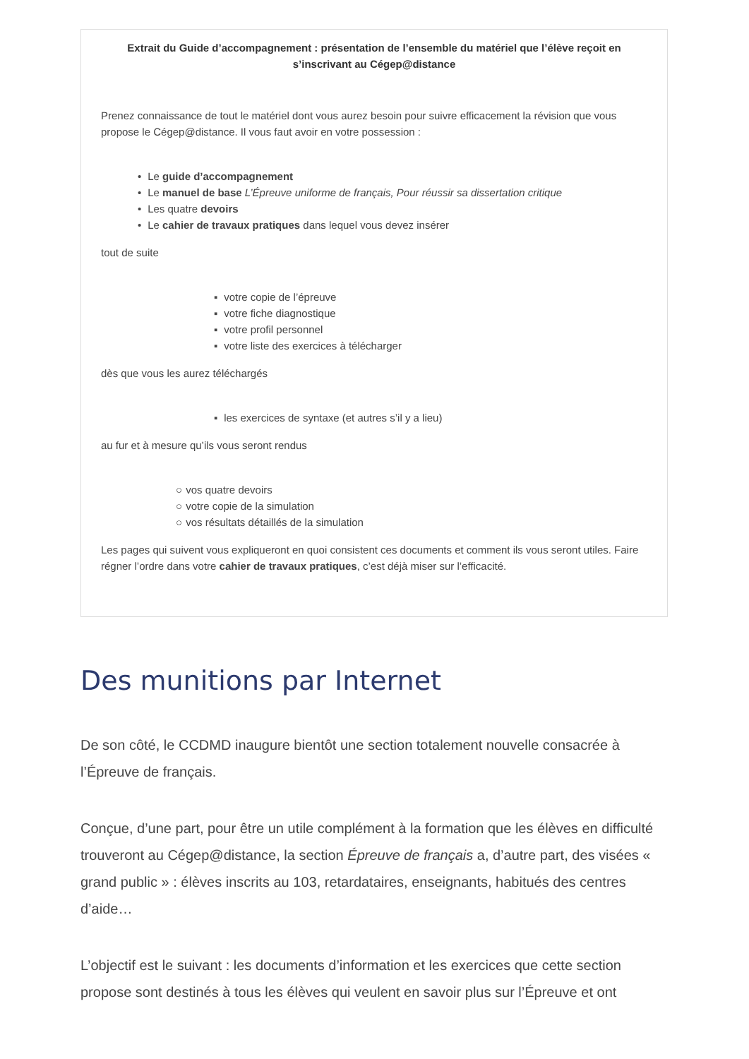Extrait du Guide d’accompagnement : présentation de l’ensemble du matériel que l’élève reçoit en s’inscrivant au Cégep@distance
Prenez connaissance de tout le matériel dont vous aurez besoin pour suivre efficacement la révision que vous propose le Cégep@distance. Il vous faut avoir en votre possession :
• Le guide d’accompagnement
• Le manuel de base L’Épreuve uniforme de français, Pour réussir sa dissertation critique
• Les quatre devoirs
• Le cahier de travaux pratiques dans lequel vous devez insérer
tout de suite
▪ votre copie de l’épreuve
▪ votre fiche diagnostique
▪ votre profil personnel
▪ votre liste des exercices à télécharger
dès que vous les aurez téléchargés
▪ les exercices de syntaxe (et autres s’il y a lieu)
au fur et à mesure qu’ils vous seront rendus
○ vos quatre devoirs
○ votre copie de la simulation
○ vos résultats détaillés de la simulation
Les pages qui suivent vous expliqueront en quoi consistent ces documents et comment ils vous seront utiles. Faire régner l’ordre dans votre cahier de travaux pratiques, c’est déjà miser sur l’efficacité.
Des munitions par Internet
De son côté, le CCDMD inaugure bientôt une section totalement nouvelle consacrée à l’Épreuve de français.
Conçue, d’une part, pour être un utile complément à la formation que les élèves en difficulté trouveront au Cégep@distance, la section Épreuve de français a, d’autre part, des visées « grand public » : élèves inscrits au 103, retardataires, enseignants, habitués des centres d’aide…
L’objectif est le suivant : les documents d’information et les exercices que cette section propose sont destinés à tous les élèves qui veulent en savoir plus sur l’Épreuve et ont